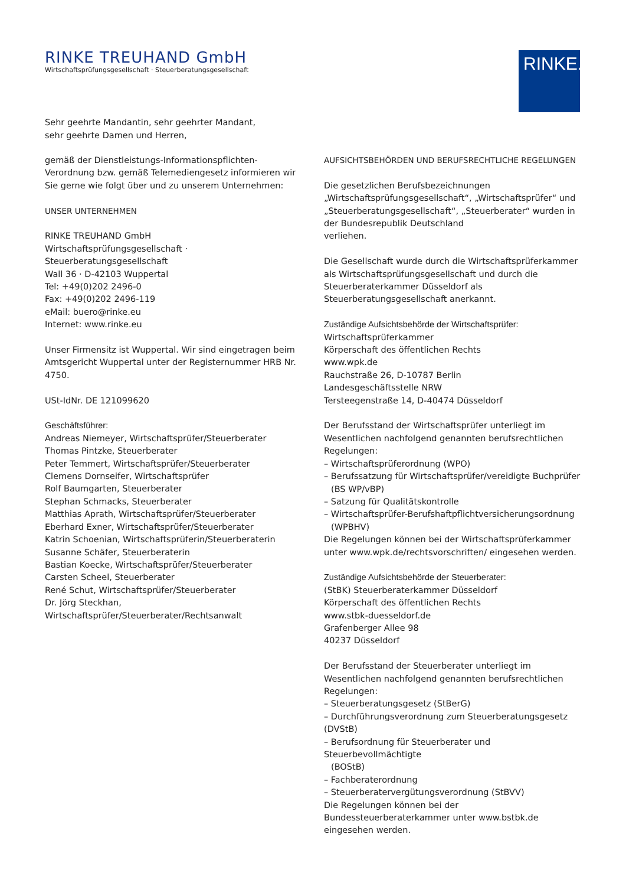RINKE TREUHAND GmbH
Wirtschaftsprüfungsgesellschaft · Steuerberatungsgesellschaft
RINKE.
Sehr geehrte Mandantin, sehr geehrter Mandant,
sehr geehrte Damen und Herren,
gemäß der Dienstleistungs-Informationspflichten-Verordnung bzw. gemäß Telemediengesetz informieren wir Sie gerne wie folgt über und zu unserem Unternehmen:
UNSER UNTERNEHMEN
RINKE TREUHAND GmbH
Wirtschaftsprüfungsgesellschaft · Steuerberatungsgesellschaft
Wall 36 · D-42103 Wuppertal
Tel: +49(0)202 2496-0
Fax: +49(0)202 2496-119
eMail: buero@rinke.eu
Internet: www.rinke.eu
Unser Firmensitz ist Wuppertal. Wir sind eingetragen beim Amtsgericht Wuppertal unter der Registernummer HRB Nr. 4750.
USt-IdNr. DE 121099620
Geschäftsführer:
Andreas Niemeyer, Wirtschaftsprüfer/Steuerberater
Thomas Pintzke, Steuerberater
Peter Temmert, Wirtschaftsprüfer/Steuerberater
Clemens Dornseifer, Wirtschaftsprüfer
Rolf Baumgarten, Steuerberater
Stephan Schmacks, Steuerberater
Matthias Aprath, Wirtschaftsprüfer/Steuerberater
Eberhard Exner, Wirtschaftsprüfer/Steuerberater
Katrin Schoenian, Wirtschaftsprüferin/Steuerberaterin
Susanne Schäfer, Steuerberaterin
Bastian Koecke, Wirtschaftsprüfer/Steuerberater
Carsten Scheel, Steuerberater
René Schut, Wirtschaftsprüfer/Steuerberater
Dr. Jörg Steckhan, Wirtschaftsprüfer/Steuerberater/Rechtsanwalt
AUFSICHTSBEHÖRDEN UND BERUFSRECHTLICHE REGELUNGEN
Die gesetzlichen Berufsbezeichnungen „Wirtschaftsprüfungsgesellschaft“, „Wirtschaftsprüfer“ und „Steuerberatungsgesellschaft“, „Steuerberater“ wurden in der Bundesrepublik Deutschland
verliehen.
Die Gesellschaft wurde durch die Wirtschaftsprüferkammer als Wirtschaftsprüfungsgesellschaft und durch die Steuerberaterkammer Düsseldorf als Steuerberatungsgesellschaft anerkannt.
Zuständige Aufsichtsbehörde der Wirtschaftsprüfer:
Wirtschaftsprüferkammer
Körperschaft des öffentlichen Rechts
www.wpk.de
Rauchstraße 26, D-10787 Berlin
Landesgeschäftsstelle NRW
Tersteegenstraße 14, D-40474 Düsseldorf
Der Berufsstand der Wirtschaftsprüfer unterliegt im Wesentlichen nachfolgend genannten berufsrechtlichen Regelungen:
– Wirtschaftsprüferordnung (WPO)
– Berufssatzung für Wirtschaftsprüfer/vereidigte Buchprüfer
(BS WP/vBP)
– Satzung für Qualitätskontrolle
– Wirtschaftsprüfer-Berufshaftpflichtversicherungsordnung
(WPBHV)
Die Regelungen können bei der Wirtschaftsprüferkammer unter www.wpk.de/rechtsvorschriften/ eingesehen werden.
Zuständige Aufsichtsbehörde der Steuerberater:
(StBK) Steuerberaterkammer Düsseldorf
Körperschaft des öffentlichen Rechts
www.stbk-duesseldorf.de
Grafenberger Allee 98
40237 Düsseldorf
Der Berufsstand der Steuerberater unterliegt im Wesentlichen nachfolgend genannten berufsrechtlichen Regelungen:
– Steuerberatungsgesetz (StBerG)
– Durchführungsverordnung zum Steuerberatungsgesetz (DVStB)
– Berufsordnung für Steuerberater und Steuerbevollmächtigte
(BOStB)
– Fachberaterordnung
– Steuerberatervergütungsverordnung (StBVV)
Die Regelungen können bei der Bundessteuerberaterkammer unter www.bstbk.de eingesehen werden.